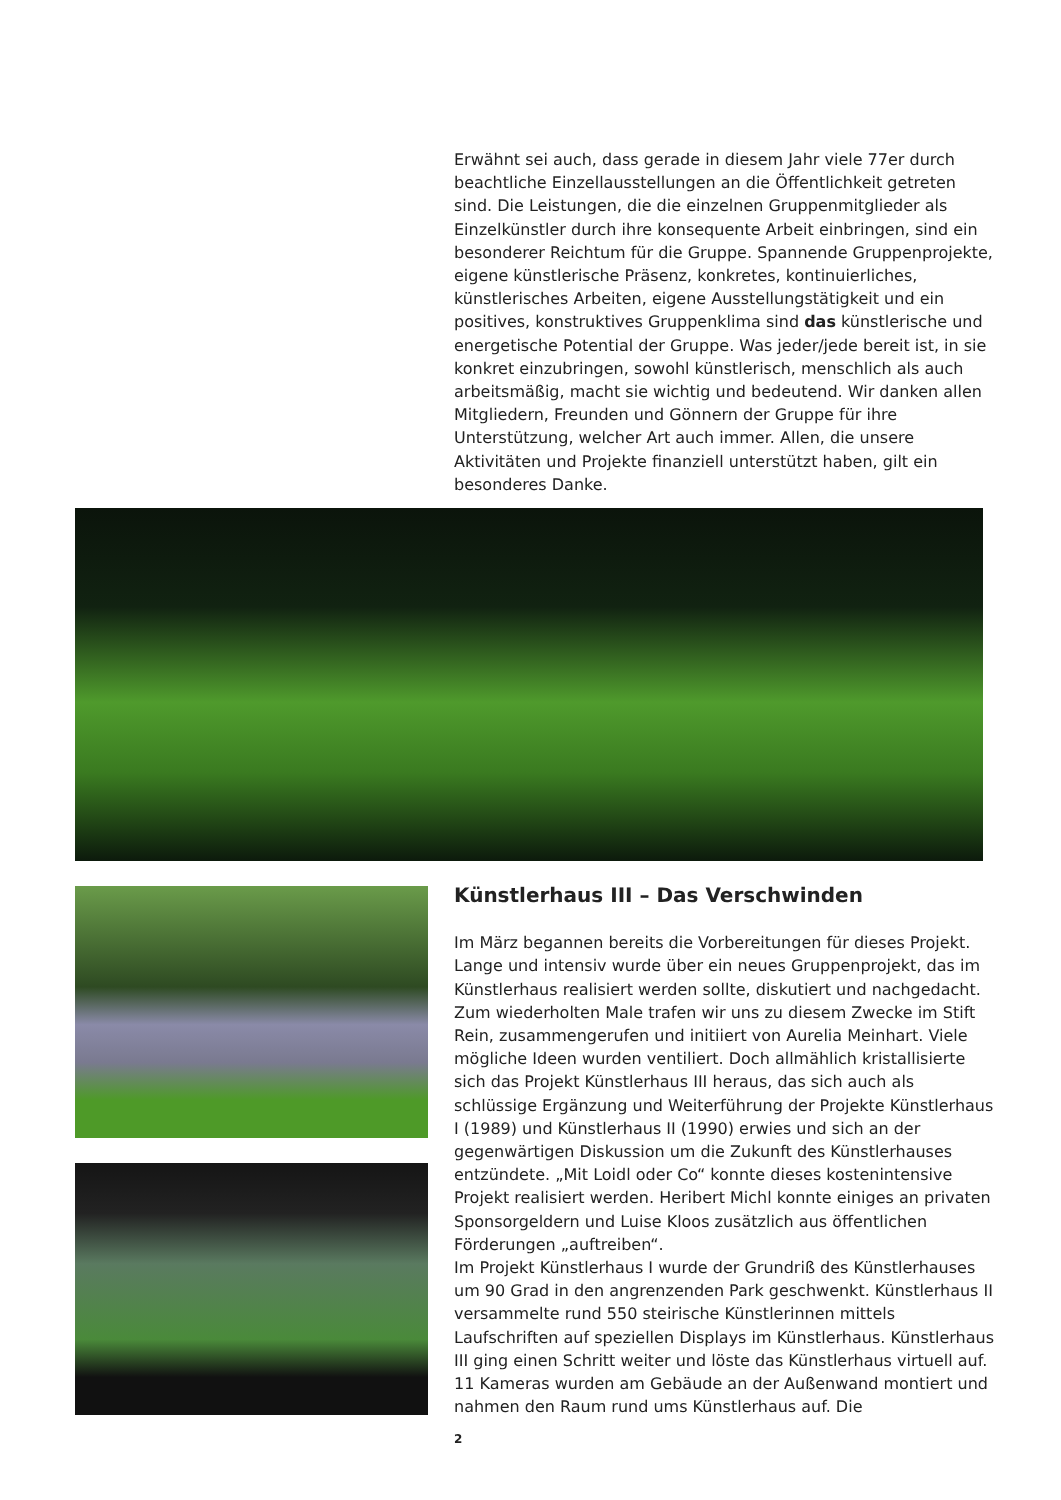Erwähnt sei auch, dass gerade in diesem Jahr viele 77er durch beachtliche Einzellausstellungen an die Öffentlichkeit getreten sind. Die Leistungen, die die einzelnen Gruppenmitglieder als Einzelkünstler durch ihre konsequente Arbeit einbringen, sind ein besonderer Reichtum für die Gruppe. Spannende Gruppenprojekte, eigene künstlerische Präsenz, konkretes, kontinuierliches, künstlerisches Arbeiten, eigene Ausstellungstätigkeit und ein positives, konstruktives Gruppenklima sind das künstlerische und energetische Potential der Gruppe. Was jeder/jede bereit ist, in sie konkret einzubringen, sowohl künstlerisch, menschlich als auch arbeitsmäßig, macht sie wichtig und bedeutend. Wir danken allen Mitgliedern, Freunden und Gönnern der Gruppe für ihre Unterstützung, welcher Art auch immer. Allen, die unsere Aktivitäten und Projekte finanziell unterstützt haben, gilt ein besonderes Danke.
Künstlerhaus III – Das Verschwinden
Im März begannen bereits die Vorbereitungen für dieses Projekt. Lange und intensiv wurde über ein neues Gruppenprojekt, das im Künstlerhaus realisiert werden sollte, diskutiert und nachgedacht. Zum wiederholten Male trafen wir uns zu diesem Zwecke im Stift Rein, zusammengerufen und initiiert von Aurelia Meinhart. Viele mögliche Ideen wurden ventiliert. Doch allmählich kristallisierte sich das Projekt Künstlerhaus III heraus, das sich auch als schlüssige Ergänzung und Weiterführung der Projekte Künstlerhaus I (1989) und Künstlerhaus II (1990) erwies und sich an der gegenwärtigen Diskussion um die Zukunft des Künstlerhauses entzündete. „Mit Loidl oder Co“ konnte dieses kostenintensive Projekt realisiert werden. Heribert Michl konnte einiges an privaten Sponsorgeldern und Luise Kloos zusätzlich aus öffentlichen Förderungen „auftreiben“.
Im Projekt Künstlerhaus I wurde der Grundriß des Künstlerhauses um 90 Grad in den angrenzenden Park geschwenkt. Künstlerhaus II versammelte rund 550 steirische Künstlerinnen mittels Laufschriften auf speziellen Displays im Künstlerhaus. Künstlerhaus III ging einen Schritt weiter und löste das Künstlerhaus virtuell auf. 11 Kameras wurden am Gebäude an der Außenwand montiert und nahmen den Raum rund ums Künstlerhaus auf. Die
2